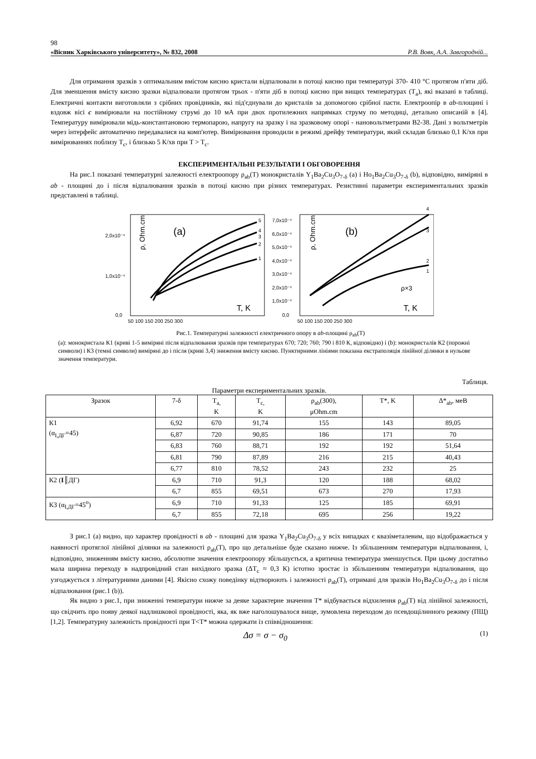98
«Вісник Харківського університету», № 832, 2008 Р.В. Вовк, А.А. Завгородній...
Для отримання зразків з оптимальним вмістом кисню кристали відпалювали в потоці кисню при температурі 370- 410 °C протягом п'яти діб. Для зменшення вмісту кисню зразки відпалювали протягом трьох - п'яти діб в потоці кисню при вищих температурах (T<sub>a</sub>), які вказані в таблиці. Електричні контакти виготовляли з срібних провідників, які під'єднували до кристалів за допомогою срібної пасти. Електроопір в ab-площині і вздовж вісі c вимірювали на постійному струмі до 10 мА при двох протилежних напрямках струму по методиці, детально описаній в [4]. Температуру вимірювали мідь-константановою термопарою, напругу на зразку і на зразковому опорі - нановольтметрами В2-38. Дані з вольтметрів через інтерфейс автоматично передавалися на комп'ютер. Вимірювання проводили в режимі дрейфу температури, який складав близько 0,1 К/хв при вимірюваннях поблизу T<sub>c</sub>, і близько 5 К/хв при T > T<sub>c</sub>.
ЕКСПЕРИМЕНТАЛЬНІ РЕЗУЛЬТАТИ І ОБГОВОРЕННЯ
На рис.1 показані температурні залежності електроопору ρ<sub>ab</sub>(T) монокристалів Y<sub>1</sub>Ba<sub>2</sub>Cu<sub>3</sub>O<sub>7-δ</sub> (a) і Ho<sub>1</sub>Ba<sub>2</sub>Cu<sub>3</sub>O<sub>7-δ</sub> (b), відповідно, виміряні в ab - площині до і після відпалювання зразків в потоці кисню при різних температурах. Резистивні параметри експериментальних зразків представлені в таблиці.
2,0x10⁻⁴
1,0x10⁻⁴
0,0
(a)
ρ, Ohm.cm
T, K
5
4
3
2
1
50 100 150 200 250 300
7,0x10⁻⁴
6,0x10⁻⁴
5,0x10⁻⁴
4,0x10⁻⁴
3,0x10⁻⁴
2,0x10⁻⁴
1,0x10⁻⁴
0,0
(b)
ρ, Ohm.cm
T, K
ρ×3
4
3
2
1
50 100 150 200 250 300
Рис.1. Температурні залежності електричного опору в ab-площині ρ<sub>ab</sub>(T)
(a): монокристала К1 (криві 1-5 виміряні після відпалювання зразків при температурах 670; 720; 760; 790 і 810 К, відповідно) і (b): монокристалів К2 (порожні символи) і К3 (темні символи) виміряні до і після (криві 3,4) зниження вмісту кисню. Пунктирними лініями показана екстраполяція лінійної ділянки в нульове значення температури.
Таблиця.
Параметри експериментальних зразків.
| Зразок | 7-δ | T<sub>a,</sub> K | T<sub>c,</sub> K | ρ<sub>ab</sub>(300), μOhm.cm | T*, K | Δ*<sub>ab</sub>, меВ |
| --- | --- | --- | --- | --- | --- | --- |
| К1 (α<sub>I,ДГ</sub>=45) | 6,92 | 670 | 91,74 | 155 | 143 | 89,05 |
| | 6,87 | 720 | 90,85 | 186 | 171 | 70 |
| | 6,83 | 760 | 88,71 | 192 | 192 | 51,64 |
| | 6,81 | 790 | 87,89 | 216 | 215 | 40,43 |
| | 6,77 | 810 | 78,52 | 243 | 232 | 25 |
| К2 ( I ║ДГ) | 6,9 | 710 | 91,3 | 120 | 188 | 68,02 |
| | 6,7 | 855 | 69,51 | 673 | 270 | 17,93 |
| К3 (α<sub>I,ДГ</sub>=45<sup>o</sup>) | 6,9 | 710 | 91,33 | 125 | 185 | 69,91 |
| | 6,7 | 855 | 72,18 | 695 | 256 | 19,22 |
З рис.1 (a) видно, що характер провідності в ab - площині для зразка Y<sub>1</sub>Ba<sub>2</sub>Cu<sub>3</sub>O<sub>7-δ</sub> у всіх випадках є квазіметалевим, що відображається у наявності протяглої лінійної ділянки на залежності ρ<sub>ab</sub>(T), про що детальніше буде сказано нижче. Із збільшенням температури відпалювання, і, відповідно, зниженням вмісту кисню, абсолютне значення електроопору збільшується, а критична температура зменшується. При цьому достатньо мала ширина переходу в надпровідний стан вихідного зразка (ΔT<sub>c</sub> ≈ 0,3 К) істотно зростає із збільшенням температури відпалювання, що узгоджується з літературними даними [4]. Якісно схожу поведінку відтворюють і залежності ρ<sub>ab</sub>(T), отримані для зразків Ho<sub>1</sub>Ba<sub>2</sub>Cu<sub>3</sub>O<sub>7-δ</sub> до і після відпалювання (рис.1 (b)).
Як видно з рис.1, при зниженні температури нижче за деяке характерне значення T* відбувається відхилення ρ<sub>ab</sub>(T) від лінійної залежності, що свідчить про появу деякої надлишкової провідності, яка, як вже наголошувалося вище, зумовлена переходом до псевдощілинного режиму (ПЩ) [1,2]. Температурну залежність провідності при T<T* можна одержати із співвідношення:
Δσ = σ − σ<sub>0</sub> (1)